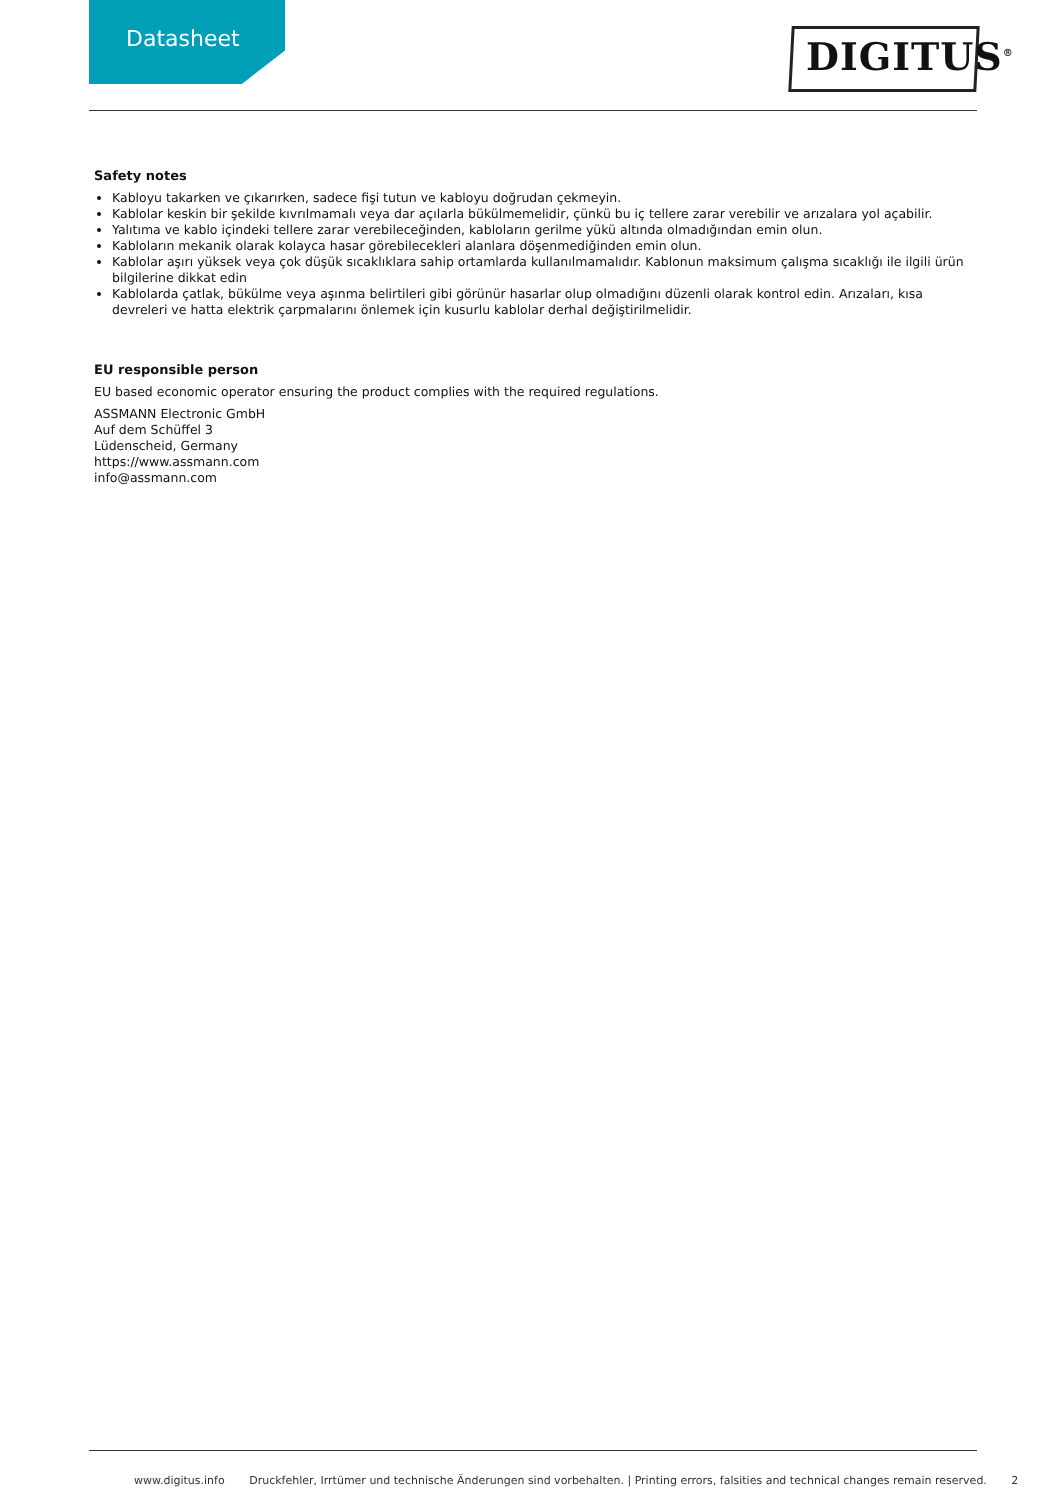Datasheet DIGITUS<sup>®</sup>
Safety notes
Kabloyu takarken ve çıkarırken, sadece fişi tutun ve kabloyu doğrudan çekmeyin.
Kablolar keskin bir şekilde kıvrılmamalı veya dar açılarla bükülmemelidir, çünkü bu iç tellere zarar verebilir ve arızalara yol açabilir.
Yalıtıma ve kablo içindeki tellere zarar verebileceğinden, kabloların gerilme yükü altında olmadığından emin olun.
Kabloların mekanik olarak kolayca hasar görebilecekleri alanlara döşenmediğinden emin olun.
Kablolar aşırı yüksek veya çok düşük sıcaklıklara sahip ortamlarda kullanılmamalıdır. Kablonun maksimum çalışma sıcaklığı ile ilgili ürün bilgilerine dikkat edin
Kablolarda çatlak, bükülme veya aşınma belirtileri gibi görünür hasarlar olup olmadığını düzenli olarak kontrol edin. Arızaları, kısa devreleri ve hatta elektrik çarpmalarını önlemek için kusurlu kablolar derhal değiştirilmelidir.
EU responsible person
EU based economic operator ensuring the product complies with the required regulations.
ASSMANN Electronic GmbH
Auf dem Schüffel 3
Lüdenscheid, Germany
https://www.assmann.com
info@assmann.com
www.digitus.info Druckfehler, Irrtümer und technische Änderungen sind vorbehalten. | Printing errors, falsities and technical changes remain reserved. 2